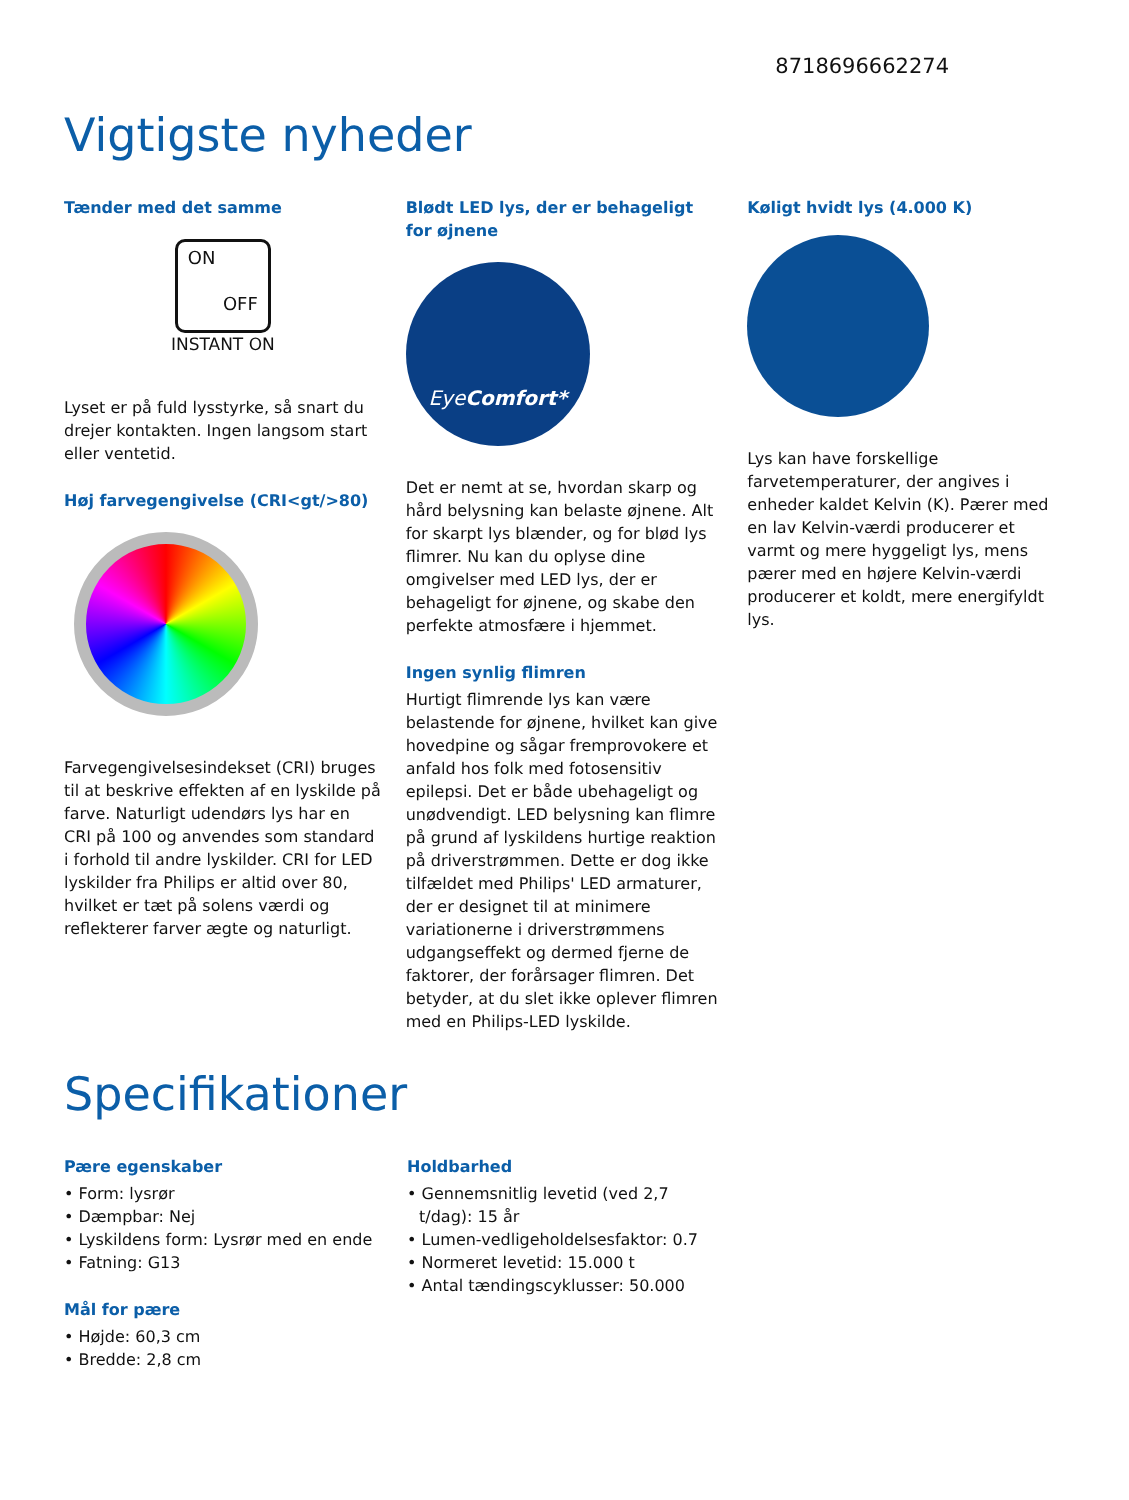8718696662274
Vigtigste nyheder
Tænder med det samme
ON
OFF
INSTANT ON
Lyset er på fuld lysstyrke, så snart du drejer kontakten. Ingen langsom start eller ventetid.
Høj farvegengivelse (CRI<gt/>80)
Farvegengivelsesindekset (CRI) bruges til at beskrive effekten af en lyskilde på farve. Naturligt udendørs lys har en CRI på 100 og anvendes som standard i forhold til andre lyskilder. CRI for LED lyskilder fra Philips er altid over 80, hvilket er tæt på solens værdi og reflekterer farver ægte og naturligt.
Blødt LED lys, der er behageligt for øjnene
EyeComfort*
Det er nemt at se, hvordan skarp og hård belysning kan belaste øjnene. Alt for skarpt lys blænder, og for blød lys flimrer. Nu kan du oplyse dine omgivelser med LED lys, der er behageligt for øjnene, og skabe den perfekte atmosfære i hjemmet.
Ingen synlig flimren
Hurtigt flimrende lys kan være belastende for øjnene, hvilket kan give hovedpine og sågar fremprovokere et anfald hos folk med fotosensitiv epilepsi. Det er både ubehageligt og unødvendigt. LED belysning kan flimre på grund af lyskildens hurtige reaktion på driverstrømmen. Dette er dog ikke tilfældet med Philips' LED armaturer, der er designet til at minimere variationerne i driverstrømmens udgangseffekt og dermed fjerne de faktorer, der forårsager flimren. Det betyder, at du slet ikke oplever flimren med en Philips-LED lyskilde.
Køligt hvidt lys (4.000 K)
Lys kan have forskellige farvetemperaturer, der angives i enheder kaldet Kelvin (K). Pærer med en lav Kelvin-værdi producerer et varmt og mere hyggeligt lys, mens pærer med en højere Kelvin-værdi producerer et koldt, mere energifyldt lys.
Specifikationer
Pære egenskaber
• Form: lysrør
• Dæmpbar: Nej
• Lyskildens form: Lysrør med en ende
• Fatning: G13
Mål for pære
• Højde: 60,3 cm
• Bredde: 2,8 cm
Holdbarhed
• Gennemsnitlig levetid (ved 2,7 t/dag): 15 år
• Lumen-vedligeholdelsesfaktor: 0.7
• Normeret levetid: 15.000 t
• Antal tændingscyklusser: 50.000